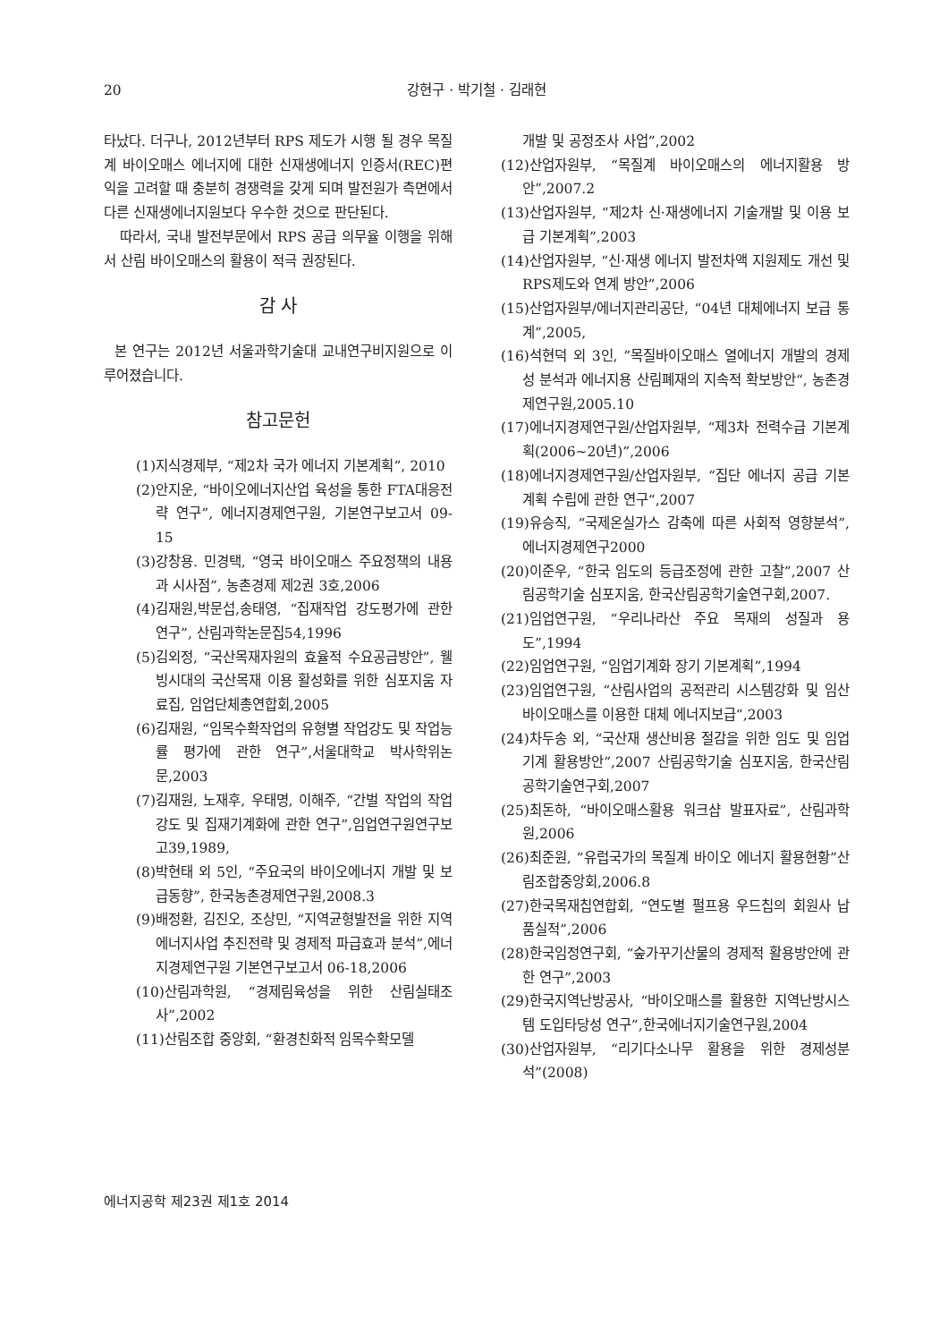20 강현구 · 박기철 · 김래현
타났다. 더구나, 2012년부터 RPS 제도가 시행 될 경우 목질계 바이오매스 에너지에 대한 신재생에너지 인증서(REC)편익을 고려할 때 충분히 경쟁력을 갖게 되며 발전원가 측면에서 다른 신재생에너지원보다 우수한 것으로 판단된다.
따라서, 국내 발전부문에서 RPS 공급 의무율 이행을 위해서 산림 바이오매스의 활용이 적극 권장된다.
감 사
본 연구는 2012년 서울과학기술대 교내연구비지원으로 이루어졌습니다.
참고문헌
(1)지식경제부, “제2차 국가 에너지 기본계획”, 2010
(2)안지운, “바이오에너지산업 육성을 통한 FTA대응전략 연구”, 에너지경제연구원, 기본연구보고서 09-15
(3)강창용. 민경택, “영국 바이오매스 주요정책의 내용과 시사점”, 농촌경제 제2권 3호,2006
(4)김재원,박문섭,송태영, “집재작업 강도평가에 관한 연구”, 산림과학논문집54,1996
(5)김외정, “국산목재자원의 효율적 수요공급방안”, 웰빙시대의 국산목재 이용 활성화를 위한 심포지움 자료집, 임업단체총연합회,2005
(6)김재원, “임목수확작업의 유형별 작업강도 및 작업능률 평가에 관한 연구”,서울대학교 박사학위논문,2003
(7)김재원, 노재후, 우태명, 이해주, “간벌 작업의 작업강도 및 집재기계화에 관한 연구”,임업연구원연구보고39,1989,
(8)박현태 외 5인, “주요국의 바이오에너지 개발 및 보급동향”, 한국농촌경제연구원,2008.3
(9)배정환, 김진오, 조상민, “지역균형발전을 위한 지역에너지사업 추진전략 및 경제적 파급효과 분석”,에너지경제연구원 기본연구보고서 06-18,2006
(10)산림과학원, “경제림육성을 위한 산림실태조사”,2002
(11)산림조합 중앙회, “환경친화적 임목수확모델
개발 및 공정조사 사업”,2002
(12)산업자원부, “목질계 바이오매스의 에너지활용 방안”,2007.2
(13)산업자원부, “제2차 신·재생에너지 기술개발 및 이용 보급 기본계획”,2003
(14)산업자원부, “신·재생 에너지 발전차액 지원제도 개선 및 RPS제도와 연계 방안”,2006
(15)산업자원부/에너지관리공단, “04년 대체에너지 보급 통계”,2005,
(16)석현덕 외 3인, ”목질바이오매스 열에너지 개발의 경제성 분석과 에너지용 산림폐재의 지속적 확보방안“, 농촌경제연구원,2005.10
(17)에너지경제연구원/산업자원부, “제3차 전력수급 기본계획(2006~20년)”,2006
(18)에너지경제연구원/산업자원부, “집단 에너지 공급 기본계획 수립에 관한 연구“,2007
(19)유승직, “국제온실가스 감축에 따른 사회적 영향분석”, 에너지경제연구2000
(20)이준우, “한국 임도의 등급조정에 관한 고찰”,2007 산림공학기술 심포지움, 한국산림공학기술연구회,2007.
(21)임업연구원, “우리나라산 주요 목재의 성질과 용도”,1994
(22)임업연구원, “임업기계화 장기 기본계획”,1994
(23)임업연구원, “산림사업의 공적관리 시스템강화 및 임산 바이오매스를 이용한 대체 에너지보급“,2003
(24)차두송 외, “국산재 생산비용 절감을 위한 임도 및 임업기계 활용방안”,2007 산림공학기술 심포지움, 한국산림공학기술연구회,2007
(25)최돈하, “바이오매스활용 워크샵 발표자료”, 산림과학원,2006
(26)최준원, “유럽국가의 목질계 바이오 에너지 활용현황”산림조합중앙회,2006.8
(27)한국목재칩연합회, “연도별 펄프용 우드칩의 회원사 납품실적”,2006
(28)한국임정연구회, “숲가꾸기산물의 경제적 활용방안에 관한 연구”,2003
(29)한국지역난방공사, “바이오매스를 활용한 지역난방시스템 도입타당성 연구”,한국에너지기술연구원,2004
(30)산업자원부, “리기다소나무 활용을 위한 경제성분석”(2008)
에너지공학 제23권 제1호 2014